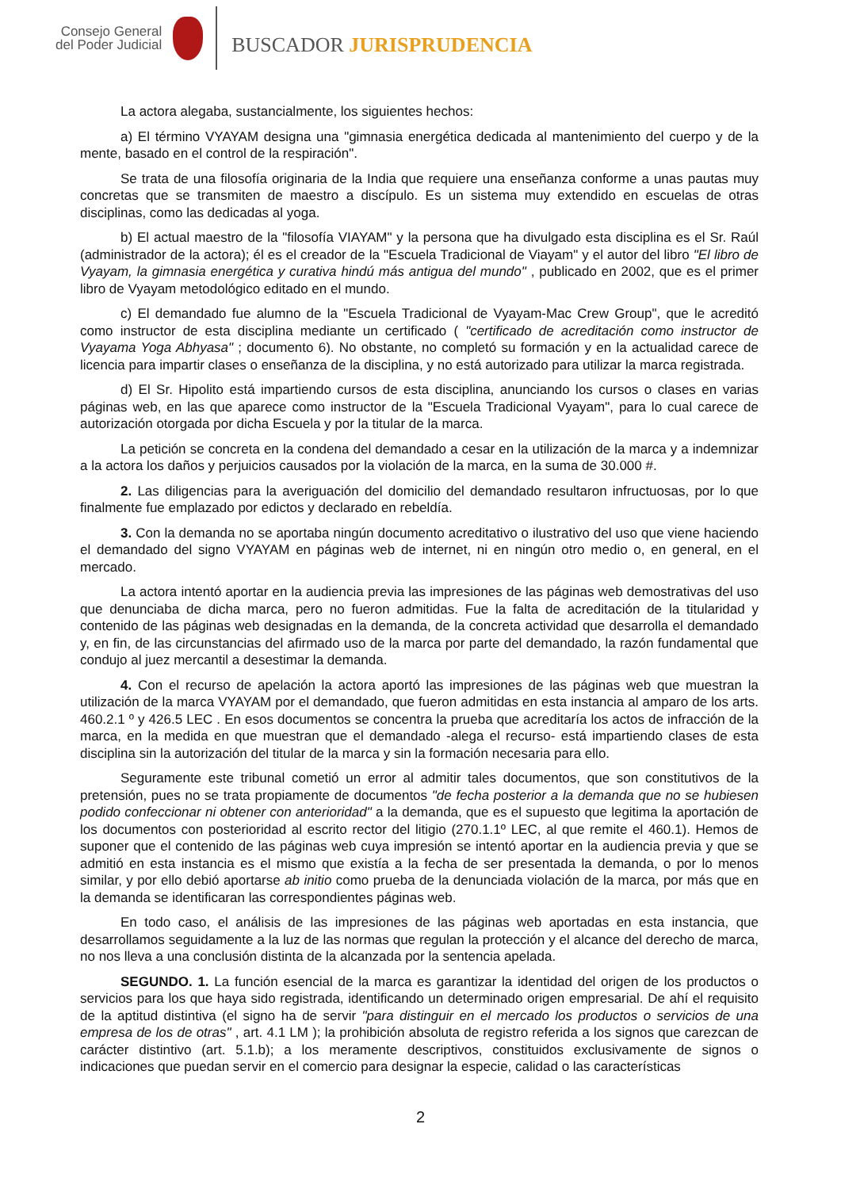Consejo General
del Poder Judicial
BUSCADOR JURISPRUDENCIA
La actora alegaba, sustancialmente, los siguientes hechos:
a) El término VYAYAM designa una "gimnasia energética dedicada al mantenimiento del cuerpo y de la mente, basado en el control de la respiración".
Se trata de una filosofía originaria de la India que requiere una enseñanza conforme a unas pautas muy concretas que se transmiten de maestro a discípulo. Es un sistema muy extendido en escuelas de otras disciplinas, como las dedicadas al yoga.
b) El actual maestro de la "filosofía VIAYAM" y la persona que ha divulgado esta disciplina es el Sr. Raúl (administrador de la actora); él es el creador de la "Escuela Tradicional de Viayam" y el autor del libro "El libro de Vyayam, la gimnasia energética y curativa hindú más antigua del mundo" , publicado en 2002, que es el primer libro de Vyayam metodológico editado en el mundo.
c) El demandado fue alumno de la "Escuela Tradicional de Vyayam-Mac Crew Group", que le acreditó como instructor de esta disciplina mediante un certificado ( "certificado de acreditación como instructor de Vyayama Yoga Abhyasa" ; documento 6). No obstante, no completó su formación y en la actualidad carece de licencia para impartir clases o enseñanza de la disciplina, y no está autorizado para utilizar la marca registrada.
d) El Sr. Hipolito está impartiendo cursos de esta disciplina, anunciando los cursos o clases en varias páginas web, en las que aparece como instructor de la "Escuela Tradicional Vyayam", para lo cual carece de autorización otorgada por dicha Escuela y por la titular de la marca.
La petición se concreta en la condena del demandado a cesar en la utilización de la marca y a indemnizar a la actora los daños y perjuicios causados por la violación de la marca, en la suma de 30.000 #.
2. Las diligencias para la averiguación del domicilio del demandado resultaron infructuosas, por lo que finalmente fue emplazado por edictos y declarado en rebeldía.
3. Con la demanda no se aportaba ningún documento acreditativo o ilustrativo del uso que viene haciendo el demandado del signo VYAYAM en páginas web de internet, ni en ningún otro medio o, en general, en el mercado.
La actora intentó aportar en la audiencia previa las impresiones de las páginas web demostrativas del uso que denunciaba de dicha marca, pero no fueron admitidas. Fue la falta de acreditación de la titularidad y contenido de las páginas web designadas en la demanda, de la concreta actividad que desarrolla el demandado y, en fin, de las circunstancias del afirmado uso de la marca por parte del demandado, la razón fundamental que condujo al juez mercantil a desestimar la demanda.
4. Con el recurso de apelación la actora aportó las impresiones de las páginas web que muestran la utilización de la marca VYAYAM por el demandado, que fueron admitidas en esta instancia al amparo de los arts. 460.2.1 º y 426.5 LEC . En esos documentos se concentra la prueba que acreditaría los actos de infracción de la marca, en la medida en que muestran que el demandado -alega el recurso- está impartiendo clases de esta disciplina sin la autorización del titular de la marca y sin la formación necesaria para ello.
Seguramente este tribunal cometió un error al admitir tales documentos, que son constitutivos de la pretensión, pues no se trata propiamente de documentos "de fecha posterior a la demanda que no se hubiesen podido confeccionar ni obtener con anterioridad" a la demanda, que es el supuesto que legitima la aportación de los documentos con posterioridad al escrito rector del litigio (270.1.1º LEC, al que remite el 460.1). Hemos de suponer que el contenido de las páginas web cuya impresión se intentó aportar en la audiencia previa y que se admitió en esta instancia es el mismo que existía a la fecha de ser presentada la demanda, o por lo menos similar, y por ello debió aportarse ab initio como prueba de la denunciada violación de la marca, por más que en la demanda se identificaran las correspondientes páginas web.
En todo caso, el análisis de las impresiones de las páginas web aportadas en esta instancia, que desarrollamos seguidamente a la luz de las normas que regulan la protección y el alcance del derecho de marca, no nos lleva a una conclusión distinta de la alcanzada por la sentencia apelada.
SEGUNDO. 1. La función esencial de la marca es garantizar la identidad del origen de los productos o servicios para los que haya sido registrada, identificando un determinado origen empresarial. De ahí el requisito de la aptitud distintiva (el signo ha de servir "para distinguir en el mercado los productos o servicios de una empresa de los de otras" , art. 4.1 LM ); la prohibición absoluta de registro referida a los signos que carezcan de carácter distintivo (art. 5.1.b); a los meramente descriptivos, constituidos exclusivamente de signos o indicaciones que puedan servir en el comercio para designar la especie, calidad o las características
2